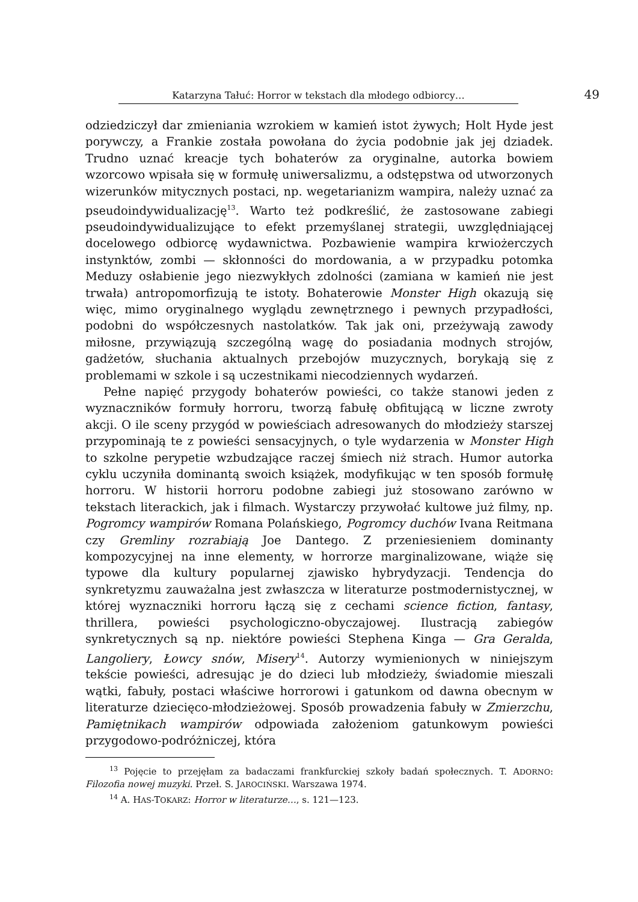Katarzyna Tałuć: Horror w tekstach dla młodego odbiorcy…
49
odziedziczył dar zmieniania wzrokiem w kamień istot żywych; Holt Hyde jest porywczy, a Frankie została powołana do życia podobnie jak jej dziadek. Trudno uznać kreacje tych bohaterów za oryginalne, autorka bowiem wzorcowo wpisała się w formułę uniwersalizmu, a odstępstwa od utworzonych wizerunków mitycznych postaci, np. wegetarianizm wampira, należy uznać za pseudoindywidualizację<sup>13</sup>. Warto też podkreślić, że zastosowane zabiegi pseudoindywidualizujące to efekt przemyślanej strategii, uwzględniającej docelowego odbiorcę wydawnictwa. Pozbawienie wampira krwiożerczych instynktów, zombi — skłonności do mordowania, a w przypadku potomka Meduzy osłabienie jego niezwykłych zdolności (zamiana w kamień nie jest trwała) antropomorfizują te istoty. Bohaterowie Monster High okazują się więc, mimo oryginalnego wyglądu zewnętrznego i pewnych przypadłości, podobni do współczesnych nastolatków. Tak jak oni, przeżywają zawody miłosne, przywiązują szczególną wagę do posiadania modnych strojów, gadżetów, słuchania aktualnych przebojów muzycznych, borykają się z problemami w szkole i są uczestnikami niecodziennych wydarzeń.
Pełne napięć przygody bohaterów powieści, co także stanowi jeden z wyznaczników formuły horroru, tworzą fabułę obfitującą w liczne zwroty akcji. O ile sceny przygód w powieściach adresowanych do młodzieży starszej przypominają te z powieści sensacyjnych, o tyle wydarzenia w Monster High to szkolne perypetie wzbudzające raczej śmiech niż strach. Humor autorka cyklu uczyniła dominantą swoich książek, modyfikując w ten sposób formułę horroru. W historii horroru podobne zabiegi już stosowano zarówno w tekstach literackich, jak i filmach. Wystarczy przywołać kultowe już filmy, np. Pogromcy wampirów Romana Polańskiego, Pogromcy duchów Ivana Reitmana czy Gremliny rozrabiają Joe Dantego. Z przeniesieniem dominanty kompozycyjnej na inne elementy, w horrorze marginalizowane, wiąże się typowe dla kultury popularnej zjawisko hybrydyzacji. Tendencja do synkretyzmu zauważalna jest zwłaszcza w literaturze postmodernistycznej, w której wyznaczniki horroru łączą się z cechami science fiction, fantasy, thrillera, powieści psychologiczno-obyczajowej. Ilustracją zabiegów synkretycznych są np. niektóre powieści Stephena Kinga — Gra Geralda, Langoliery, Łowcy snów, Misery<sup>14</sup>. Autorzy wymienionych w niniejszym tekście powieści, adresując je do dzieci lub młodzieży, świadomie mieszali wątki, fabuły, postaci właściwe horrorowi i gatunkom od dawna obecnym w literaturze dziecięco-młodzieżowej. Sposób prowadzenia fabuły w Zmierzchu, Pamiętnikach wampirów odpowiada założeniom gatunkowym powieści przygodowo-podróżniczej, która
<sup>13</sup> Pojęcie to przejęłam za badaczami frankfurckiej szkoły badań społecznych. T. ADORNO: Filozofia nowej muzyki. Przeł. S. JAROCIŃSKI. Warszawa 1974.
<sup>14</sup> A. HAS-TOKARZ: Horror w literaturze…, s. 121—123.